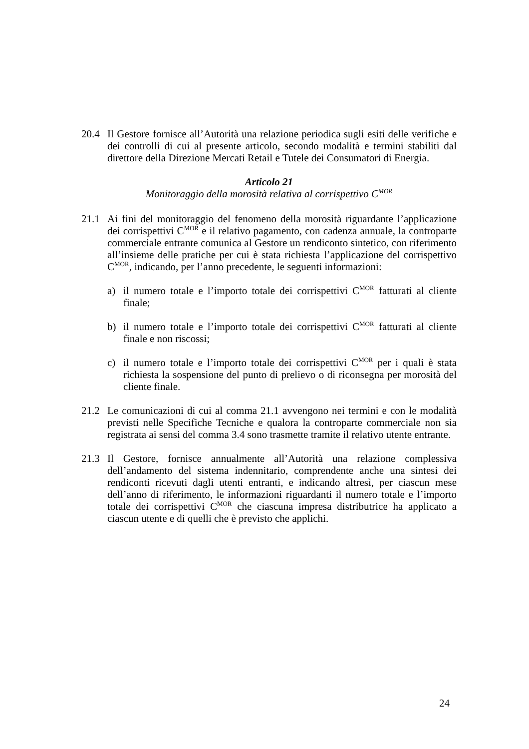20.4 Il Gestore fornisce all’Autorità una relazione periodica sugli esiti delle verifiche e dei controlli di cui al presente articolo, secondo modalità e termini stabiliti dal direttore della Direzione Mercati Retail e Tutele dei Consumatori di Energia.
Articolo 21
Monitoraggio della morosità relativa al corrispettivo C<sup>MOR</sup>
21.1 Ai fini del monitoraggio del fenomeno della morosità riguardante l’applicazione dei corrispettivi C<sup>MOR</sup> e il relativo pagamento, con cadenza annuale, la controparte commerciale entrante comunica al Gestore un rendiconto sintetico, con riferimento all’insieme delle pratiche per cui è stata richiesta l’applicazione del corrispettivo C<sup>MOR</sup>, indicando, per l’anno precedente, le seguenti informazioni:
a) il numero totale e l’importo totale dei corrispettivi C<sup>MOR</sup> fatturati al cliente finale;
b) il numero totale e l’importo totale dei corrispettivi C<sup>MOR</sup> fatturati al cliente finale e non riscossi;
c) il numero totale e l’importo totale dei corrispettivi C<sup>MOR</sup> per i quali è stata richiesta la sospensione del punto di prelievo o di riconsegna per morosità del cliente finale.
21.2 Le comunicazioni di cui al comma 21.1 avvengono nei termini e con le modalità previsti nelle Specifiche Tecniche e qualora la controparte commerciale non sia registrata ai sensi del comma 3.4 sono trasmette tramite il relativo utente entrante.
21.3 Il Gestore, fornisce annualmente all’Autorità una relazione complessiva dell’andamento del sistema indennitario, comprendente anche una sintesi dei rendiconti ricevuti dagli utenti entranti, e indicando altresì, per ciascun mese dell’anno di riferimento, le informazioni riguardanti il numero totale e l’importo totale dei corrispettivi C<sup>MOR</sup> che ciascuna impresa distributrice ha applicato a ciascun utente e di quelli che è previsto che applichi.
24